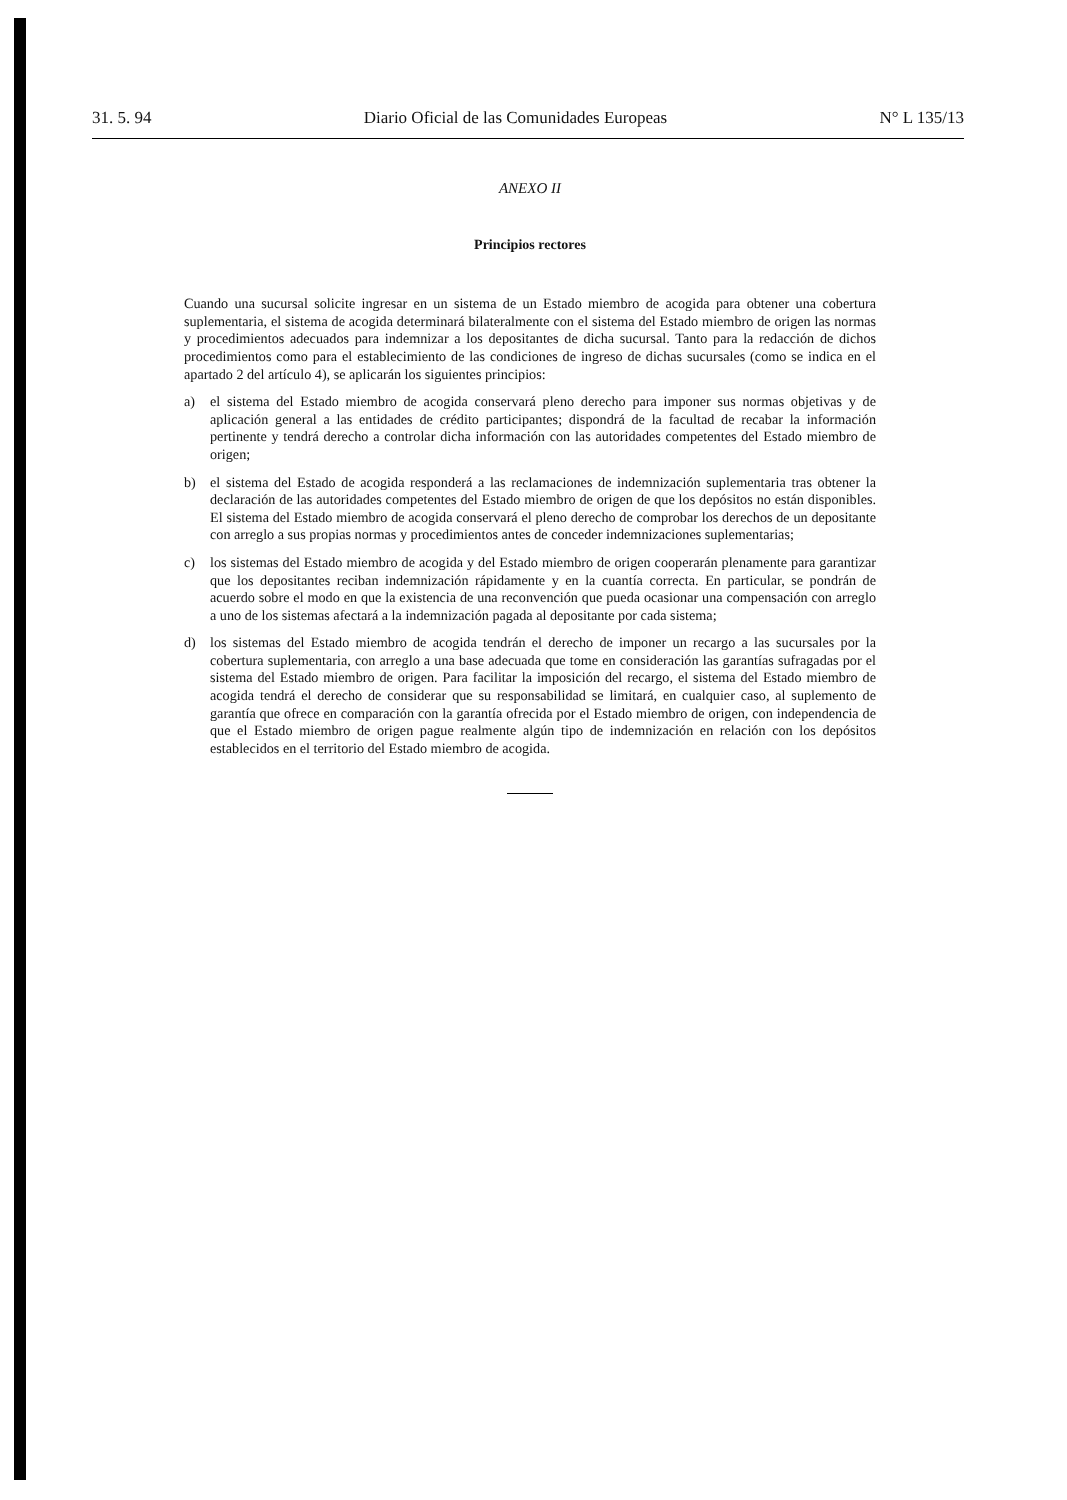31. 5. 94 Diario Oficial de las Comunidades Europeas N° L 135/13
ANEXO II
Principios rectores
Cuando una sucursal solicite ingresar en un sistema de un Estado miembro de acogida para obtener una cobertura suplementaria, el sistema de acogida determinará bilateralmente con el sistema del Estado miembro de origen las normas y procedimientos adecuados para indemnizar a los depositantes de dicha sucursal. Tanto para la redacción de dichos procedimientos como para el establecimiento de las condiciones de ingreso de dichas sucursales (como se indica en el apartado 2 del artículo 4), se aplicarán los siguientes principios:
a) el sistema del Estado miembro de acogida conservará pleno derecho para imponer sus normas objetivas y de aplicación general a las entidades de crédito participantes; dispondrá de la facultad de recabar la información pertinente y tendrá derecho a controlar dicha información con las autoridades competentes del Estado miembro de origen;
b) el sistema del Estado de acogida responderá a las reclamaciones de indemnización suplementaria tras obtener la declaración de las autoridades competentes del Estado miembro de origen de que los depósitos no están disponibles. El sistema del Estado miembro de acogida conservará el pleno derecho de comprobar los derechos de un depositante con arreglo a sus propias normas y procedimientos antes de conceder indemnizaciones suplementarias;
c) los sistemas del Estado miembro de acogida y del Estado miembro de origen cooperarán plenamente para garantizar que los depositantes reciban indemnización rápidamente y en la cuantía correcta. En particular, se pondrán de acuerdo sobre el modo en que la existencia de una reconvención que pueda ocasionar una compensación con arreglo a uno de los sistemas afectará a la indemnización pagada al depositante por cada sistema;
d) los sistemas del Estado miembro de acogida tendrán el derecho de imponer un recargo a las sucursales por la cobertura suplementaria, con arreglo a una base adecuada que tome en consideración las garantías sufragadas por el sistema del Estado miembro de origen. Para facilitar la imposición del recargo, el sistema del Estado miembro de acogida tendrá el derecho de considerar que su responsabilidad se limitará, en cualquier caso, al suplemento de garantía que ofrece en comparación con la garantía ofrecida por el Estado miembro de origen, con independencia de que el Estado miembro de origen pague realmente algún tipo de indemnización en relación con los depósitos establecidos en el territorio del Estado miembro de acogida.